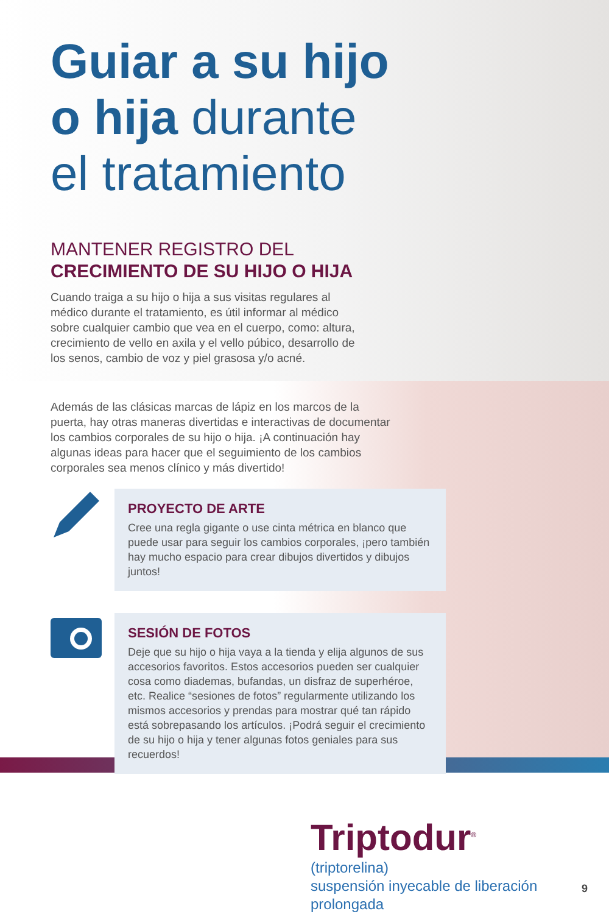Guiar a su hijo
o hija durante
el tratamiento
MANTENER REGISTRO DEL
CRECIMIENTO DE SU HIJO O HIJA
Cuando traiga a su hijo o hija a sus visitas regulares al médico durante el tratamiento, es útil informar al médico sobre cualquier cambio que vea en el cuerpo, como: altura, crecimiento de vello en axila y el vello púbico, desarrollo de los senos, cambio de voz y piel grasosa y/o acné.
Además de las clásicas marcas de lápiz en los marcos de la puerta, hay otras maneras divertidas e interactivas de documentar los cambios corporales de su hijo o hija. ¡A continuación hay algunas ideas para hacer que el seguimiento de los cambios corporales sea menos clínico y más divertido!
PROYECTO DE ARTE
Cree una regla gigante o use cinta métrica en blanco que puede usar para seguir los cambios corporales, ¡pero también hay mucho espacio para crear dibujos divertidos y dibujos juntos!
SESIÓN DE FOTOS
Deje que su hijo o hija vaya a la tienda y elija algunos de sus accesorios favoritos. Estos accesorios pueden ser cualquier cosa como diademas, bufandas, un disfraz de superhéroe, etc. Realice “sesiones de fotos” regularmente utilizando los mismos accesorios y prendas para mostrar qué tan rápido está sobrepasando los artículos. ¡Podrá seguir el crecimiento de su hijo o hija y tener algunas fotos geniales para sus recuerdos!
Triptodur<sup>®</sup>
(triptorelina)
suspensión inyecable de liberación prolongada
9